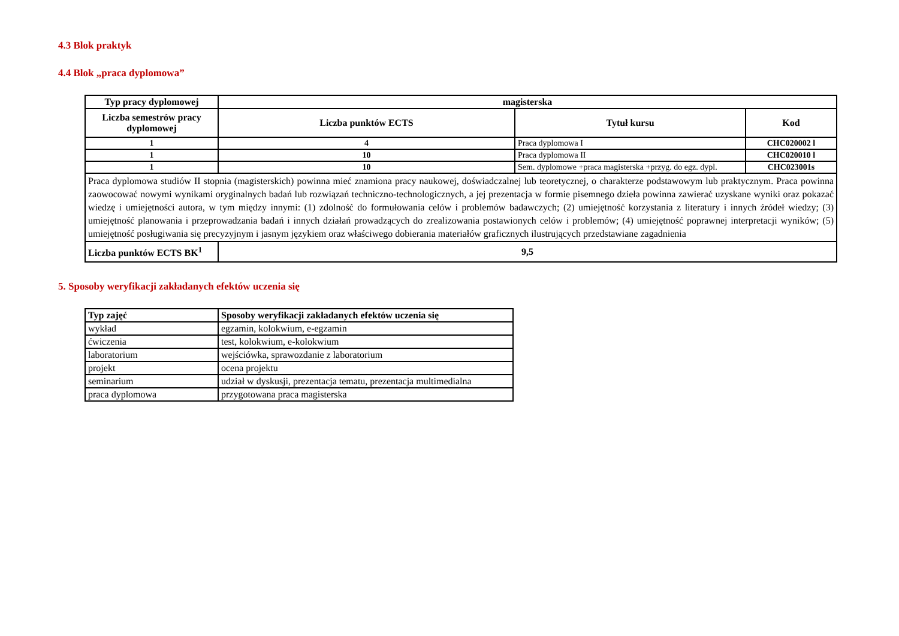4.3 Blok praktyk
4.4 Blok „praca dyplomowa”
| Typ pracy dyplomowej | magisterska | | |
| --- | --- | --- | --- |
| Liczba semestrów pracy dyplomowej | Liczba punktów ECTS | Tytuł kursu | Kod |
| 1 | 4 | Praca dyplomowa I | CHC020002 l |
| 1 | 10 | Praca dyplomowa II | CHC020010 l |
| 1 | 10 | Sem. dyplomowe +praca magisterska +przyg. do egz. dypl. | CHC023001s |
| Praca dyplomowa studiów II stopnia (magisterskich) powinna mieć znamiona pracy naukowej, doświadczalnej lub teoretycznej, o charakterze podstawowym lub praktycznym. Praca powinna zaowocować nowymi wynikami oryginalnych badań lub rozwiązań techniczno-technologicznych, a jej prezentacja w formie pisemnego dzieła powinna zawierać uzyskane wyniki oraz pokazać wiedzę i umiejętności autora, w tym między innymi: (1) zdolność do formułowania celów i problemów badawczych; (2) umiejętność korzystania z literatury i innych źródeł wiedzy; (3) umiejętność planowania i przeprowadzania badań i innych działań prowadzących do zrealizowania postawionych celów i problemów; (4) umiejętność poprawnej interpretacji wyników; (5) umiejętność posługiwania się precyzyjnym i jasnym językiem oraz właściwego dobierania materiałów graficznych ilustrujących przedstawiane zagadnienia | | | |
| Liczba punktów ECTS BK<sup>1</sup> | 9,5 | | |
5. Sposoby weryfikacji zakładanych efektów uczenia się
| Typ zajęć | Sposoby weryfikacji zakładanych efektów uczenia się |
| --- | --- |
| wykład | egzamin, kolokwium, e-egzamin |
| ćwiczenia | test, kolokwium, e-kolokwium |
| laboratorium | wejściówka, sprawozdanie z laboratorium |
| projekt | ocena projektu |
| seminarium | udział w dyskusji, prezentacja tematu, prezentacja multimedialna |
| praca dyplomowa | przygotowana praca magisterska |